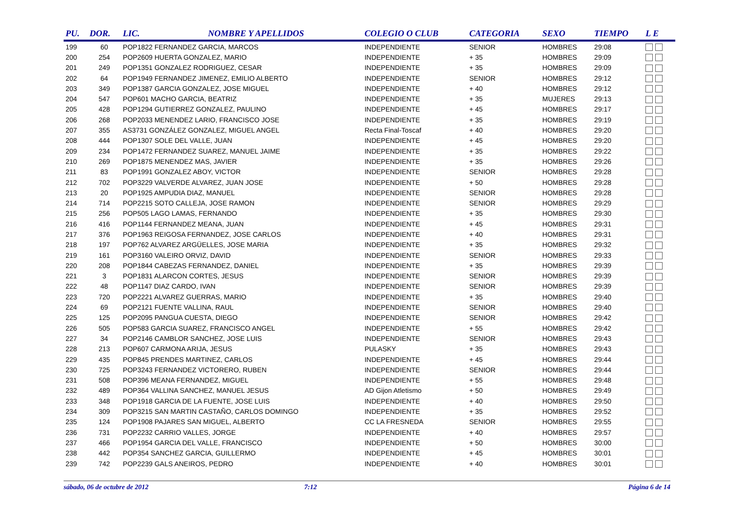| PU. | DOR. | LIC. | NOMBRE Y APELLIDOS | COLEGIO O CLUB | CATEGORIA | SEXO | TIEMPO | L E |
| --- | --- | --- | --- | --- | --- | --- | --- | --- |
| 199 | 60 | POP1822 FERNANDEZ GARCIA, MARCOS | | INDEPENDIENTE | SENIOR | HOMBRES | 29:08 | |
| 200 | 254 | POP2609 HUERTA GONZALEZ, MARIO | | INDEPENDIENTE | + 35 | HOMBRES | 29:09 | |
| 201 | 249 | POP1351 GONZALEZ RODRIGUEZ, CESAR | | INDEPENDIENTE | + 35 | HOMBRES | 29:09 | |
| 202 | 64 | POP1949 FERNANDEZ JIMENEZ, EMILIO ALBERTO | | INDEPENDIENTE | SENIOR | HOMBRES | 29:12 | |
| 203 | 349 | POP1387 GARCIA GONZALEZ, JOSE MIGUEL | | INDEPENDIENTE | + 40 | HOMBRES | 29:12 | |
| 204 | 547 | POP601 MACHO GARCIA, BEATRIZ | | INDEPENDIENTE | + 35 | MUJERES | 29:13 | |
| 205 | 428 | POP1294 GUTIERREZ GONZALEZ, PAULINO | | INDEPENDIENTE | + 45 | HOMBRES | 29:17 | |
| 206 | 268 | POP2033 MENENDEZ LARIO, FRANCISCO JOSE | | INDEPENDIENTE | + 35 | HOMBRES | 29:19 | |
| 207 | 355 | AS3731 GONZÁLEZ GONZALEZ, MIGUEL ANGEL | | Recta Final-Toscaf | + 40 | HOMBRES | 29:20 | |
| 208 | 444 | POP1307 SOLE DEL VALLE, JUAN | | INDEPENDIENTE | + 45 | HOMBRES | 29:20 | |
| 209 | 234 | POP1472 FERNANDEZ SUAREZ, MANUEL JAIME | | INDEPENDIENTE | + 35 | HOMBRES | 29:22 | |
| 210 | 269 | POP1875 MENENDEZ MAS, JAVIER | | INDEPENDIENTE | + 35 | HOMBRES | 29:26 | |
| 211 | 83 | POP1991 GONZALEZ ABOY, VICTOR | | INDEPENDIENTE | SENIOR | HOMBRES | 29:28 | |
| 212 | 702 | POP3229 VALVERDE ALVAREZ, JUAN JOSE | | INDEPENDIENTE | + 50 | HOMBRES | 29:28 | |
| 213 | 20 | POP1925 AMPUDIA DIAZ, MANUEL | | INDEPENDIENTE | SENIOR | HOMBRES | 29:28 | |
| 214 | 714 | POP2215 SOTO CALLEJA, JOSE RAMON | | INDEPENDIENTE | SENIOR | HOMBRES | 29:29 | |
| 215 | 256 | POP505 LAGO LAMAS, FERNANDO | | INDEPENDIENTE | + 35 | HOMBRES | 29:30 | |
| 216 | 416 | POP1144 FERNANDEZ MEANA, JUAN | | INDEPENDIENTE | + 45 | HOMBRES | 29:31 | |
| 217 | 376 | POP1963 REIGOSA FERNANDEZ, JOSE CARLOS | | INDEPENDIENTE | + 40 | HOMBRES | 29:31 | |
| 218 | 197 | POP762 ALVAREZ ARGÜELLES, JOSE MARIA | | INDEPENDIENTE | + 35 | HOMBRES | 29:32 | |
| 219 | 161 | POP3160 VALEIRO ORVIZ, DAVID | | INDEPENDIENTE | SENIOR | HOMBRES | 29:33 | |
| 220 | 208 | POP1844 CABEZAS FERNANDEZ, DANIEL | | INDEPENDIENTE | + 35 | HOMBRES | 29:39 | |
| 221 | 3 | POP1831 ALARCON CORTES, JESUS | | INDEPENDIENTE | SENIOR | HOMBRES | 29:39 | |
| 222 | 48 | POP1147 DIAZ CARDO, IVAN | | INDEPENDIENTE | SENIOR | HOMBRES | 29:39 | |
| 223 | 720 | POP2221 ALVAREZ GUERRAS, MARIO | | INDEPENDIENTE | + 35 | HOMBRES | 29:40 | |
| 224 | 69 | POP2121 FUENTE VALLINA, RAUL | | INDEPENDIENTE | SENIOR | HOMBRES | 29:40 | |
| 225 | 125 | POP2095 PANGUA CUESTA, DIEGO | | INDEPENDIENTE | SENIOR | HOMBRES | 29:42 | |
| 226 | 505 | POP583 GARCIA SUAREZ, FRANCISCO ANGEL | | INDEPENDIENTE | + 55 | HOMBRES | 29:42 | |
| 227 | 34 | POP2146 CAMBLOR SANCHEZ, JOSE LUIS | | INDEPENDIENTE | SENIOR | HOMBRES | 29:43 | |
| 228 | 213 | POP607 CARMONA ARIJA, JESUS | | PULASKY | + 35 | HOMBRES | 29:43 | |
| 229 | 435 | POP845 PRENDES MARTINEZ, CARLOS | | INDEPENDIENTE | + 45 | HOMBRES | 29:44 | |
| 230 | 725 | POP3243 FERNANDEZ VICTORERO, RUBEN | | INDEPENDIENTE | SENIOR | HOMBRES | 29:44 | |
| 231 | 508 | POP396 MEANA FERNANDEZ, MIGUEL | | INDEPENDIENTE | + 55 | HOMBRES | 29:48 | |
| 232 | 489 | POP364 VALLINA SANCHEZ, MANUEL JESUS | | AD Gijon Atletismo | + 50 | HOMBRES | 29:49 | |
| 233 | 348 | POP1918 GARCIA DE LA FUENTE, JOSE LUIS | | INDEPENDIENTE | + 40 | HOMBRES | 29:50 | |
| 234 | 309 | POP3215 SAN MARTIN CASTAÑO, CARLOS DOMINGO | | INDEPENDIENTE | + 35 | HOMBRES | 29:52 | |
| 235 | 124 | POP1908 PAJARES SAN MIGUEL, ALBERTO | | CC LA FRESNEDA | SENIOR | HOMBRES | 29:55 | |
| 236 | 731 | POP2232 CARRIO VALLES, JORGE | | INDEPENDIENTE | + 40 | HOMBRES | 29:57 | |
| 237 | 466 | POP1954 GARCIA DEL VALLE, FRANCISCO | | INDEPENDIENTE | + 50 | HOMBRES | 30:00 | |
| 238 | 442 | POP354 SANCHEZ GARCIA, GUILLERMO | | INDEPENDIENTE | + 45 | HOMBRES | 30:01 | |
| 239 | 742 | POP2239 GALS ANEIROS, PEDRO | | INDEPENDIENTE | + 40 | HOMBRES | 30:01 | |
sábado, 06 de octubre de 2012 7:12 Página 6 de 14